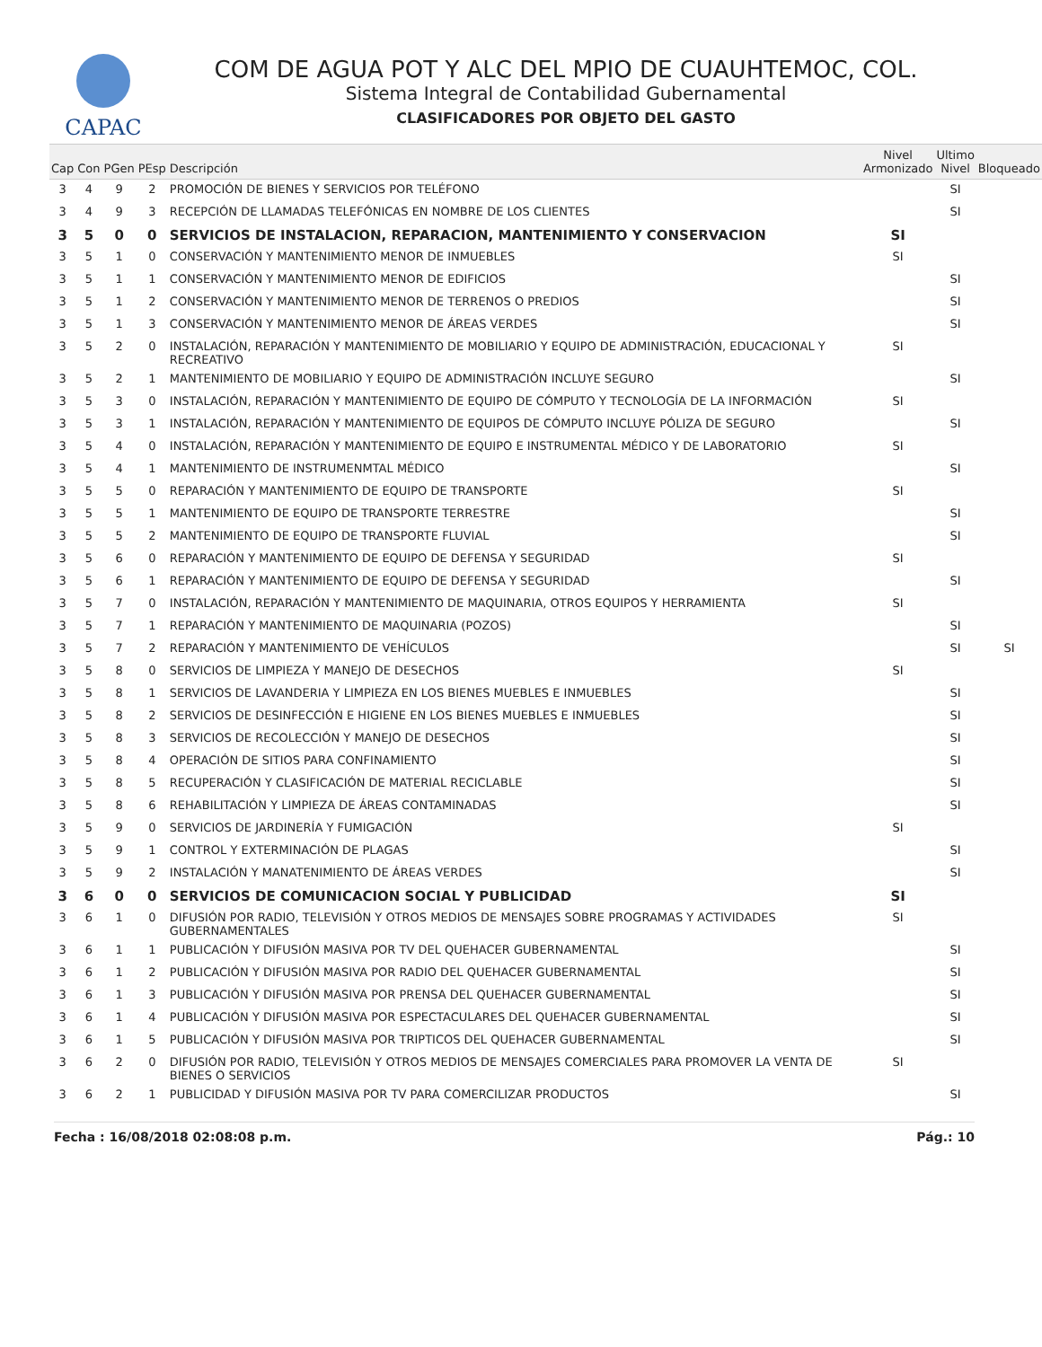CAPAC
COM DE AGUA POT Y ALC DEL MPIO DE CUAUHTEMOC, COL.
Sistema Integral de Contabilidad Gubernamental
CLASIFICADORES POR OBJETO DEL GASTO
| Cap | Con | PGen | PEsp | Descripción | Nivel Armonizado | Ultimo Nivel | Bloqueado |
| --- | --- | --- | --- | --- | --- | --- | --- |
| 3 | 4 | 9 | 2 | PROMOCIÓN DE BIENES Y SERVICIOS POR TELÉFONO | | SI | |
| 3 | 4 | 9 | 3 | RECEPCIÓN DE LLAMADAS TELEFÓNICAS EN NOMBRE DE LOS CLIENTES | | SI | |
| 3 | 5 | 0 | 0 | SERVICIOS DE INSTALACION, REPARACION, MANTENIMIENTO Y CONSERVACION | SI | | |
| 3 | 5 | 1 | 0 | CONSERVACIÓN Y MANTENIMIENTO MENOR DE INMUEBLES | SI | | |
| 3 | 5 | 1 | 1 | CONSERVACIÓN Y MANTENIMIENTO MENOR DE EDIFICIOS | | SI | |
| 3 | 5 | 1 | 2 | CONSERVACIÓN Y MANTENIMIENTO MENOR DE TERRENOS O PREDIOS | | SI | |
| 3 | 5 | 1 | 3 | CONSERVACIÓN Y MANTENIMIENTO MENOR DE ÁREAS VERDES | | SI | |
| 3 | 5 | 2 | 0 | INSTALACIÓN, REPARACIÓN Y MANTENIMIENTO DE MOBILIARIO Y EQUIPO DE ADMINISTRACIÓN, EDUCACIONAL Y RECREATIVO | SI | | |
| 3 | 5 | 2 | 1 | MANTENIMIENTO DE MOBILIARIO Y EQUIPO DE ADMINISTRACIÓN INCLUYE SEGURO | | SI | |
| 3 | 5 | 3 | 0 | INSTALACIÓN, REPARACIÓN Y MANTENIMIENTO DE EQUIPO DE CÓMPUTO Y TECNOLOGÍA DE LA INFORMACIÓN | SI | | |
| 3 | 5 | 3 | 1 | INSTALACIÓN, REPARACIÓN Y MANTENIMIENTO DE EQUIPOS DE CÓMPUTO INCLUYE PÓLIZA DE SEGURO | | SI | |
| 3 | 5 | 4 | 0 | INSTALACIÓN, REPARACIÓN Y MANTENIMIENTO DE EQUIPO E INSTRUMENTAL MÉDICO Y DE LABORATORIO | SI | | |
| 3 | 5 | 4 | 1 | MANTENIMIENTO DE INSTRUMENMTAL MÉDICO | | SI | |
| 3 | 5 | 5 | 0 | REPARACIÓN Y MANTENIMIENTO DE EQUIPO DE TRANSPORTE | SI | | |
| 3 | 5 | 5 | 1 | MANTENIMIENTO DE EQUIPO DE TRANSPORTE TERRESTRE | | SI | |
| 3 | 5 | 5 | 2 | MANTENIMIENTO DE EQUIPO DE TRANSPORTE FLUVIAL | | SI | |
| 3 | 5 | 6 | 0 | REPARACIÓN Y MANTENIMIENTO DE EQUIPO DE DEFENSA Y SEGURIDAD | SI | | |
| 3 | 5 | 6 | 1 | REPARACIÓN Y MANTENIMIENTO DE EQUIPO DE DEFENSA Y SEGURIDAD | | SI | |
| 3 | 5 | 7 | 0 | INSTALACIÓN, REPARACIÓN Y MANTENIMIENTO DE MAQUINARIA, OTROS EQUIPOS Y HERRAMIENTA | SI | | |
| 3 | 5 | 7 | 1 | REPARACIÓN Y MANTENIMIENTO DE MAQUINARIA (POZOS) | | SI | |
| 3 | 5 | 7 | 2 | REPARACIÓN Y MANTENIMIENTO DE VEHÍCULOS | | SI | SI |
| 3 | 5 | 8 | 0 | SERVICIOS DE LIMPIEZA Y MANEJO DE DESECHOS | SI | | |
| 3 | 5 | 8 | 1 | SERVICIOS DE LAVANDERIA Y LIMPIEZA EN LOS BIENES MUEBLES E INMUEBLES | | SI | |
| 3 | 5 | 8 | 2 | SERVICIOS DE DESINFECCIÓN E HIGIENE EN LOS BIENES MUEBLES E INMUEBLES | | SI | |
| 3 | 5 | 8 | 3 | SERVICIOS DE RECOLECCIÓN Y MANEJO DE DESECHOS | | SI | |
| 3 | 5 | 8 | 4 | OPERACIÓN DE SITIOS PARA CONFINAMIENTO | | SI | |
| 3 | 5 | 8 | 5 | RECUPERACIÓN Y CLASIFICACIÓN DE MATERIAL RECICLABLE | | SI | |
| 3 | 5 | 8 | 6 | REHABILITACIÓN Y LIMPIEZA DE ÁREAS CONTAMINADAS | | SI | |
| 3 | 5 | 9 | 0 | SERVICIOS DE JARDINERÍA Y FUMIGACIÓN | SI | | |
| 3 | 5 | 9 | 1 | CONTROL Y EXTERMINACIÓN DE PLAGAS | | SI | |
| 3 | 5 | 9 | 2 | INSTALACIÓN Y MANATENIMIENTO DE ÁREAS VERDES | | SI | |
| 3 | 6 | 0 | 0 | SERVICIOS DE COMUNICACION SOCIAL Y PUBLICIDAD | SI | | |
| 3 | 6 | 1 | 0 | DIFUSIÓN POR RADIO, TELEVISIÓN Y OTROS MEDIOS DE MENSAJES SOBRE PROGRAMAS Y ACTIVIDADES GUBERNAMENTALES | SI | | |
| 3 | 6 | 1 | 1 | PUBLICACIÓN Y DIFUSIÓN MASIVA POR TV DEL QUEHACER GUBERNAMENTAL | | SI | |
| 3 | 6 | 1 | 2 | PUBLICACIÓN Y DIFUSIÓN MASIVA POR RADIO DEL QUEHACER GUBERNAMENTAL | | SI | |
| 3 | 6 | 1 | 3 | PUBLICACIÓN Y DIFUSIÓN MASIVA POR PRENSA DEL QUEHACER GUBERNAMENTAL | | SI | |
| 3 | 6 | 1 | 4 | PUBLICACIÓN Y DIFUSIÓN MASIVA POR ESPECTACULARES DEL QUEHACER GUBERNAMENTAL | | SI | |
| 3 | 6 | 1 | 5 | PUBLICACIÓN Y DIFUSIÓN MASIVA POR TRIPTICOS DEL QUEHACER GUBERNAMENTAL | | SI | |
| 3 | 6 | 2 | 0 | DIFUSIÓN POR RADIO, TELEVISIÓN Y OTROS MEDIOS DE MENSAJES COMERCIALES PARA PROMOVER LA VENTA DE BIENES O SERVICIOS | SI | | |
| 3 | 6 | 2 | 1 | PUBLICIDAD Y DIFUSIÓN MASIVA POR TV PARA COMERCILIZAR PRODUCTOS | | SI | |
Fecha : 16/08/2018 02:08:08 p.m. Pág.: 10